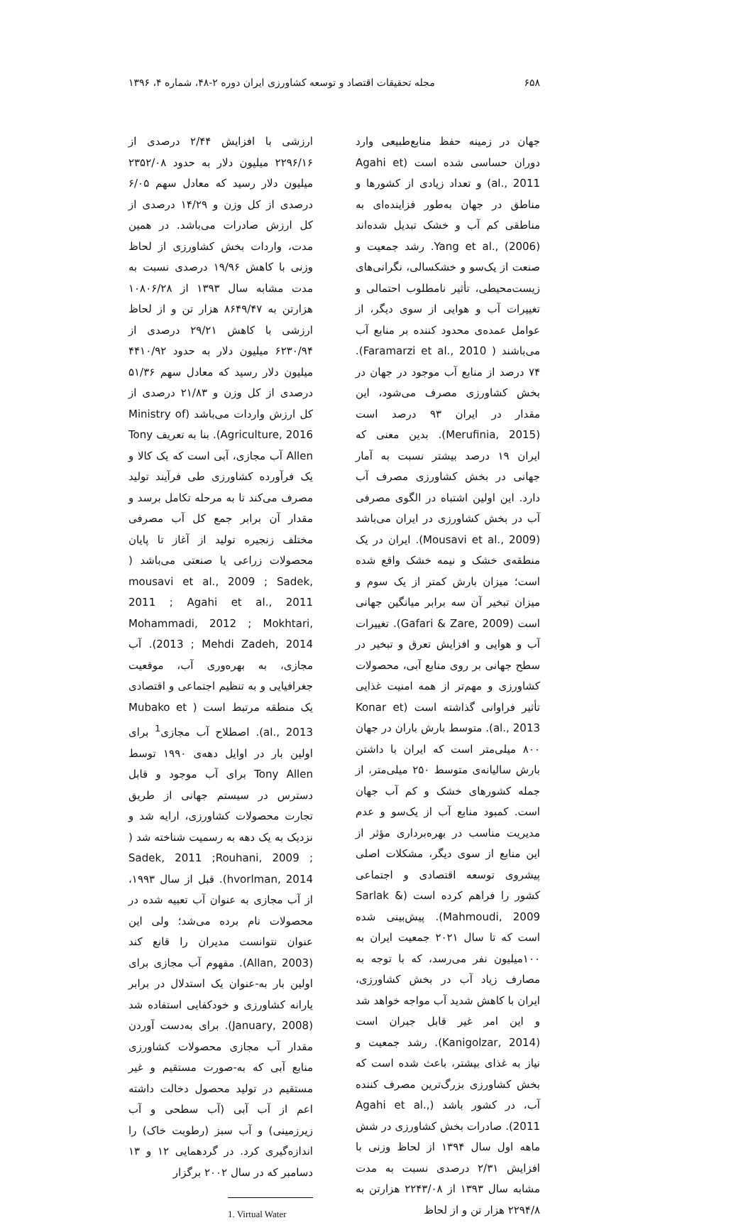۶۵۸ مجله تحقیقات اقتصاد و توسعه کشاورزی ایران دوره ۲-۴۸، شماره ۴، ۱۳۹۶
جهان در زمینه حفظ منابع‌طبیعی وارد دوران حساسی شده است (Agahi et al., 2011) و تعداد زیادی از کشورها و مناطق در جهان به‌طور فزاینده‌ای به مناطقی کم آب و خشک تبدیل شده‌اند Yang et al., (2006). رشد جمعیت و صنعت از یک‌سو و خشکسالی، نگرانی‌های زیست‌محیطی، تأثیر نامطلوب احتمالی و تغییرات آب و هوایی از سوی دیگر، از عوامل عمده‌ی محدود کننده بر منابع آب می‌باشند ( Faramarzi et al., 2010). ۷۴ درصد از منابع آب موجود در جهان در بخش کشاورزی مصرف می‌شود، این مقدار در ایران ۹۳ درصد است (Merufinia, 2015). بدین معنی که ایران ۱۹ درصد بیشتر نسبت به آمار جهانی در بخش کشاورزی مصرف آب دارد. این اولین اشتباه در الگوی مصرفی آب در بخش کشاورزی در ایران می‌باشد (Mousavi et al., 2009). ایران در یک منطقه‌ی خشک و نیمه خشک واقع شده است؛ میزان بارش کمتر از یک سوم و میزان تبخیر آن سه برابر میانگین جهانی است (Gafari & Zare, 2009). تغییرات آب و هوایی و افزایش تعرق و تبخیر در سطح جهانی بر روی منابع آبی، محصولات کشاورزی و مهم‌تر از همه امنیت غذایی تأثیر فراوانی گذاشته است (Konar et al., 2013). متوسط بارش باران در جهان ۸۰۰ میلی‌متر است که ایران با داشتن بارش سالیانه‌ی متوسط ۲۵۰ میلی‌متر، از جمله کشورهای خشک و کم آب جهان است. کمبود منابع آب از یک‌سو و عدم مدیریت مناسب در بهره‌برداری مؤثر از این منابع از سوی دیگر، مشکلات اصلی پیشروی توسعه اقتصادی و اجتماعی کشور را فراهم کرده است (Sarlak & Mahmoudi, 2009). پیش‌بینی شده است که تا سال ۲۰۲۱ جمعیت ایران به ۱۰۰میلیون نفر می‌رسد، که با توجه به مصارف زیاد آب در بخش کشاورزی، ایران با کاهش شدید آب مواجه خواهد شد و این امر غیر قابل جبران است (Kanigolzar, 2014). رشد جمعیت و نیاز به غذای بیشتر، باعث شده است که بخش کشاورزی بزرگ‌ترین مصرف کننده آب، در کشور باشد (Agahi et al., 2011). صادرات بخش کشاورزی در شش ماهه اول سال ۱۳۹۴ از لحاظ وزنی با افزایش ۲/۳۱ درصدی نسبت به مدت مشابه سال ۱۳۹۳ از ۲۲۴۳/۰۸ هزارتن به ۲۲۹۴/۸ هزار تن و از لحاظ
ارزشی با افزایش ۲/۴۴ درصدی از ۲۲۹۶/۱۶ میلیون دلار به حدود ۲۳۵۲/۰۸ میلیون دلار رسید که معادل سهم ۶/۰۵ درصدی از کل وزن و ۱۴/۲۹ درصدی از کل ارزش صادرات می‌باشد. در همین مدت، واردات بخش کشاورزی از لحاظ وزنی با کاهش ۱۹/۹۶ درصدی نسبت به مدت مشابه سال ۱۳۹۳ از ۱۰۸۰۶/۲۸ هزارتن به ۸۶۴۹/۴۷ هزار تن و از لحاظ ارزشی با کاهش ۲۹/۲۱ درصدی از ۶۲۳۰/۹۴ میلیون دلار به حدود ۴۴۱۰/۹۲ میلیون دلار رسید که معادل سهم ۵۱/۳۶ درصدی از کل وزن و ۲۱/۸۳ درصدی از کل ارزش واردات می‌باشد (Ministry of Agriculture, 2016). بنا به تعریف Tony Allen آب مجازی، آبی است که یک کالا و یک فرآورده کشاورزی طی فرآیند تولید مصرف می‌کند تا به مرحله تکامل برسد و مقدار آن برابر جمع کل آب مصرفی مختلف زنجیره تولید از آغاز تا پایان محصولات زراعی یا صنعتی می‌باشد ( mousavi et al., 2009 ; Sadek, 2011 ; Agahi et al., 2011 Mohammadi, 2012 ; Mokhtari, 2013 ; Mehdi Zadeh, 2014). آب مجازی، به بهره‌وری آب، موقعیت جغرافیایی و به تنظیم اجتماعی و اقتصادی یک منطقه مرتبط است ( Mubako et al., 2013). اصطلاح آب مجازی<sup>1</sup> برای اولین بار در اوایل دهه‌ی ۱۹۹۰ توسط Tony Allen برای آب موجود و قابل دسترس در سیستم جهانی از طریق تجارت محصولات کشاورزی، ارایه شد و نزدیک به یک دهه به رسمیت شناخته شد ( Sadek, 2011 ;Rouhani, 2009 ; hvorlman, 2014). قبل از سال ۱۹۹۳، از آب مجازی به عنوان آب تعبیه شده در محصولات نام برده می‌شد؛ ولی این عنوان نتوانست مدیران را قانع کند (Allan, 2003). مفهوم آب مجازی برای اولین بار به-عنوان یک استدلال در برابر یارانه کشاورزی و خودکفایی استفاده شد (January, 2008). برای به‌دست آوردن مقدار آب مجازی محصولات کشاورزی منابع آبی که به-صورت مستقیم و غیر مستقیم در تولید محصول دخالت داشته اعم از آب آبی (آب سطحی و آب زیرزمینی) و آب سبز (رطوبت خاک) را اندازه‌گیری کرد. در گردهمایی ۱۲ و ۱۳ دسامبر که در سال ۲۰۰۲ برگزار
1. Virtual Water